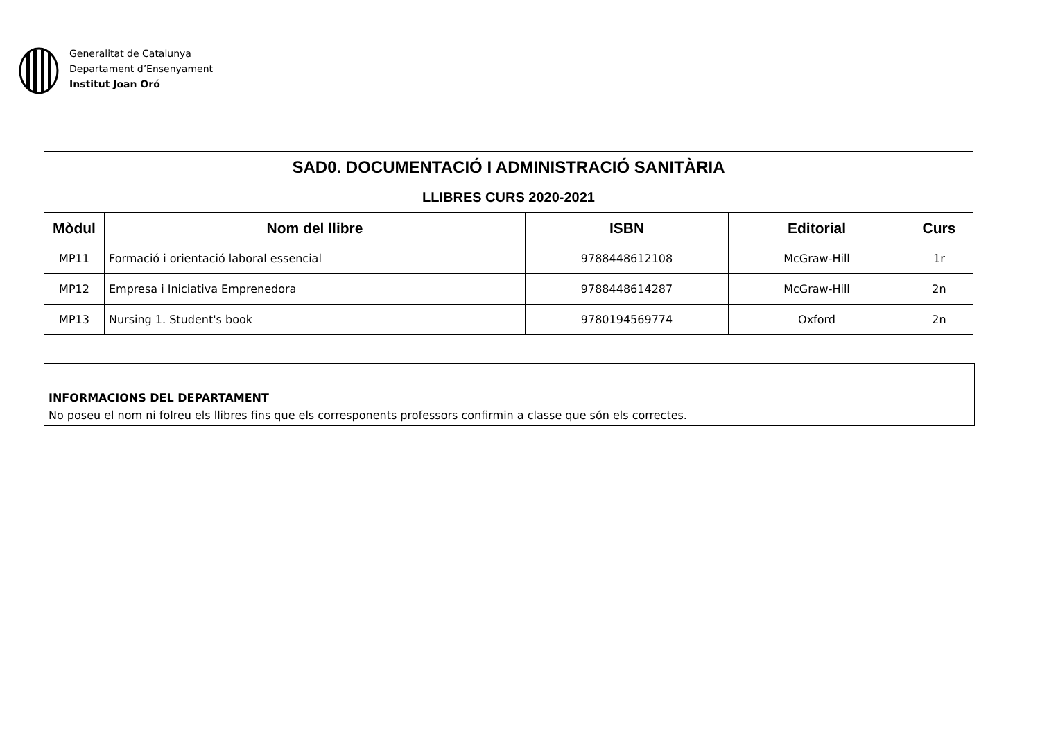Generalitat de Catalunya
Departament d’Ensenyament
Institut Joan Oró
| SAD0. DOCUMENTACIÓ I ADMINISTRACIÓ SANITÀRIA | | | | |
| --- | --- | --- | --- | --- |
| LLIBRES CURS 2020-2021 | | | | |
| Mòdul | Nom del llibre | ISBN | Editorial | Curs |
| MP11 | Formació i orientació laboral essencial | 9788448612108 | McGraw-Hill | 1r |
| MP12 | Empresa i Iniciativa Emprenedora | 9788448614287 | McGraw-Hill | 2n |
| MP13 | Nursing 1. Student's book | 9780194569774 | Oxford | 2n |
INFORMACIONS DEL DEPARTAMENT
No poseu el nom ni folreu els llibres fins que els corresponents professors confirmin a classe que són els correctes.